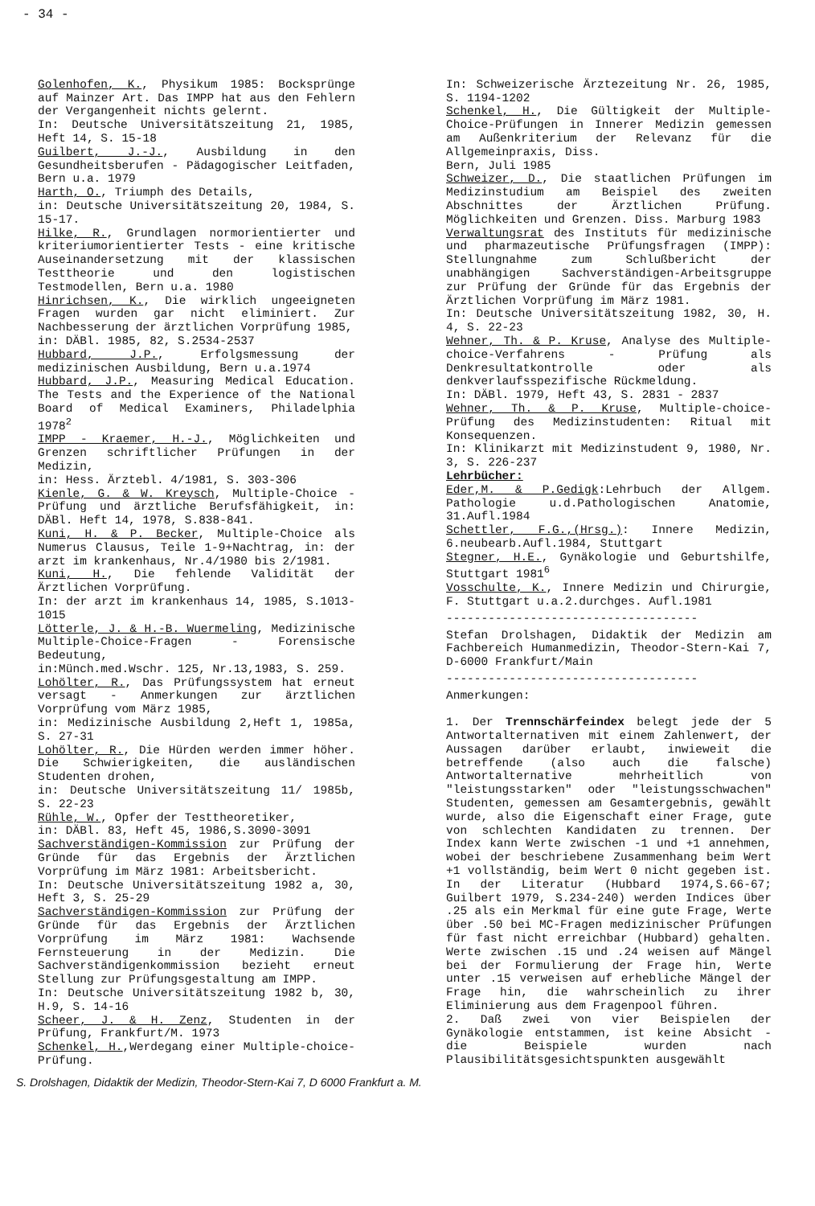- 34 -
Golenhofen, K., Physikum 1985: Bocksprünge auf Mainzer Art. Das IMPP hat aus den Fehlern der Vergangenheit nichts gelernt.
In: Deutsche Universitätszeitung 21, 1985, Heft 14, S. 15-18
Guilbert, J.-J., Ausbildung in den Gesundheitsberufen - Pädagogischer Leitfaden, Bern u.a. 1979
Harth, O., Triumph des Details,
in: Deutsche Universitätszeitung 20, 1984, S. 15-17.
Hilke, R., Grundlagen normorientierter und kriteriumorientierter Tests - eine kritische Auseinandersetzung mit der klassischen Testtheorie und den logistischen Testmodellen, Bern u.a. 1980
Hinrichsen, K., Die wirklich ungeeigneten Fragen wurden gar nicht eliminiert. Zur Nachbesserung der ärztlichen Vorprüfung 1985,
in: DÄBl. 1985, 82, S.2534-2537
Hubbard, J.P., Erfolgsmessung der medizinischen Ausbildung, Bern u.a.1974
Hubbard, J.P., Measuring Medical Education. The Tests and the Experience of the National Board of Medical Examiners, Philadelphia 1978<sup>2</sup>
IMPP - Kraemer, H.-J., Möglichkeiten und Grenzen schriftlicher Prüfungen in der Medizin,
in: Hess. Ärztebl. 4/1981, S. 303-306
Kienle, G. & W. Kreysch, Multiple-Choice -Prüfung und ärztliche Berufsfähigkeit, in: DÄBl. Heft 14, 1978, S.838-841.
Kuni, H. & P. Becker, Multiple-Choice als Numerus Clausus, Teile 1-9+Nachtrag, in: der arzt im krankenhaus, Nr.4/1980 bis 2/1981.
Kuni, H., Die fehlende Validität der Ärztlichen Vorprüfung.
In: der arzt im krankenhaus 14, 1985, S.1013-1015
Lötterle, J. & H.-B. Wuermeling, Medizinische Multiple-Choice-Fragen - Forensische Bedeutung,
in:Münch.med.Wschr. 125, Nr.13,1983, S. 259.
Lohölter, R., Das Prüfungssystem hat erneut versagt - Anmerkungen zur ärztlichen Vorprüfung vom März 1985,
in: Medizinische Ausbildung 2,Heft 1, 1985a, S. 27-31
Lohölter, R., Die Hürden werden immer höher. Die Schwierigkeiten, die ausländischen Studenten drohen,
in: Deutsche Universitätszeitung 11/ 1985b, S. 22-23
Rühle, W., Opfer der Testtheoretiker,
in: DÄBl. 83, Heft 45, 1986,S.3090-3091
Sachverständigen-Kommission zur Prüfung der Gründe für das Ergebnis der Ärztlichen Vorprüfung im März 1981: Arbeitsbericht.
In: Deutsche Universitätszeitung 1982 a, 30, Heft 3, S. 25-29
Sachverständigen-Kommission zur Prüfung der Gründe für das Ergebnis der Ärztlichen Vorprüfung im März 1981: Wachsende Fernsteuerung in der Medizin. Die Sachverständigenkommission bezieht erneut Stellung zur Prüfungsgestaltung am IMPP.
In: Deutsche Universitätszeitung 1982 b, 30, H.9, S. 14-16
Scheer, J. & H. Zenz, Studenten in der Prüfung, Frankfurt/M. 1973
Schenkel, H.,Werdegang einer Multiple-choice-Prüfung.
In: Schweizerische Ärztezeitung Nr. 26, 1985, S. 1194-1202
Schenkel, H., Die Gültigkeit der Multiple- Choice-Prüfungen in Innerer Medizin gemessen am Außenkriterium der Relevanz für die Allgemeinpraxis, Diss.
Bern, Juli 1985
Schweizer, D., Die staatlichen Prüfungen im Medizinstudium am Beispiel des zweiten Abschnittes der Ärztlichen Prüfung. Möglichkeiten und Grenzen. Diss. Marburg 1983
Verwaltungsrat des Instituts für medizinische und pharmazeutische Prüfungsfragen (IMPP): Stellungnahme zum Schlußbericht der unabhängigen Sachverständigen-Arbeitsgruppe zur Prüfung der Gründe für das Ergebnis der Ärztlichen Vorprüfung im März 1981.
In: Deutsche Universitätszeitung 1982, 30, H. 4, S. 22-23
Wehner, Th. & P. Kruse, Analyse des Multiple-choice-Verfahrens - Prüfung als Denkresultatkontrolle oder als denkverlaufsspezifische Rückmeldung.
In: DÄBl. 1979, Heft 43, S. 2831 - 2837
Wehner, Th. & P. Kruse, Multiple-choice-Prüfung des Medizinstudenten: Ritual mit Konsequenzen.
In: Klinikarzt mit Medizinstudent 9, 1980, Nr. 3, S. 226-237
Lehrbücher:
Eder,M. & P.Gedigk:Lehrbuch der Allgem. Pathologie u.d.Pathologischen Anatomie, 31.Aufl.1984
Schettler, F.G.,(Hrsg.): Innere Medizin, 6.neubearb.Aufl.1984, Stuttgart
Stegner, H.E., Gynäkologie und Geburtshilfe, Stuttgart 1981<sup>6</sup>
Vosschulte, K., Innere Medizin und Chirurgie, F. Stuttgart u.a.2.durchges. Aufl.1981
------------------------------------
Stefan Drolshagen, Didaktik der Medizin am Fachbereich Humanmedizin, Theodor-Stern-Kai 7, D-6000 Frankfurt/Main
------------------------------------
Anmerkungen:
1. Der Trennschärfeindex belegt jede der 5 Antwortalternativen mit einem Zahlenwert, der Aussagen darüber erlaubt, inwieweit die betreffende (also auch die falsche) Antwortalternative mehrheitlich von "leistungsstarken" oder "leistungsschwachen" Studenten, gemessen am Gesamtergebnis, gewählt wurde, also die Eigenschaft einer Frage, gute von schlechten Kandidaten zu trennen. Der Index kann Werte zwischen -1 und +1 annehmen, wobei der beschriebene Zusammenhang beim Wert +1 vollständig, beim Wert 0 nicht gegeben ist. In der Literatur (Hubbard 1974,S.66-67; Guilbert 1979, S.234-240) werden Indices über .25 als ein Merkmal für eine gute Frage, Werte über .50 bei MC-Fragen medizinischer Prüfungen für fast nicht erreichbar (Hubbard) gehalten. Werte zwischen .15 und .24 weisen auf Mängel bei der Formulierung der Frage hin, Werte unter .15 verweisen auf erhebliche Mängel der Frage hin, die wahrscheinlich zu ihrer Eliminierung aus dem Fragenpool führen.
2. Daß zwei von vier Beispielen der Gynäkologie entstammen, ist keine Absicht - die Beispiele wurden nach Plausibilitätsgesichtspunkten ausgewählt
S. Drolshagen, Didaktik der Medizin, Theodor-Stern-Kai 7, D 6000 Frankfurt a. M.